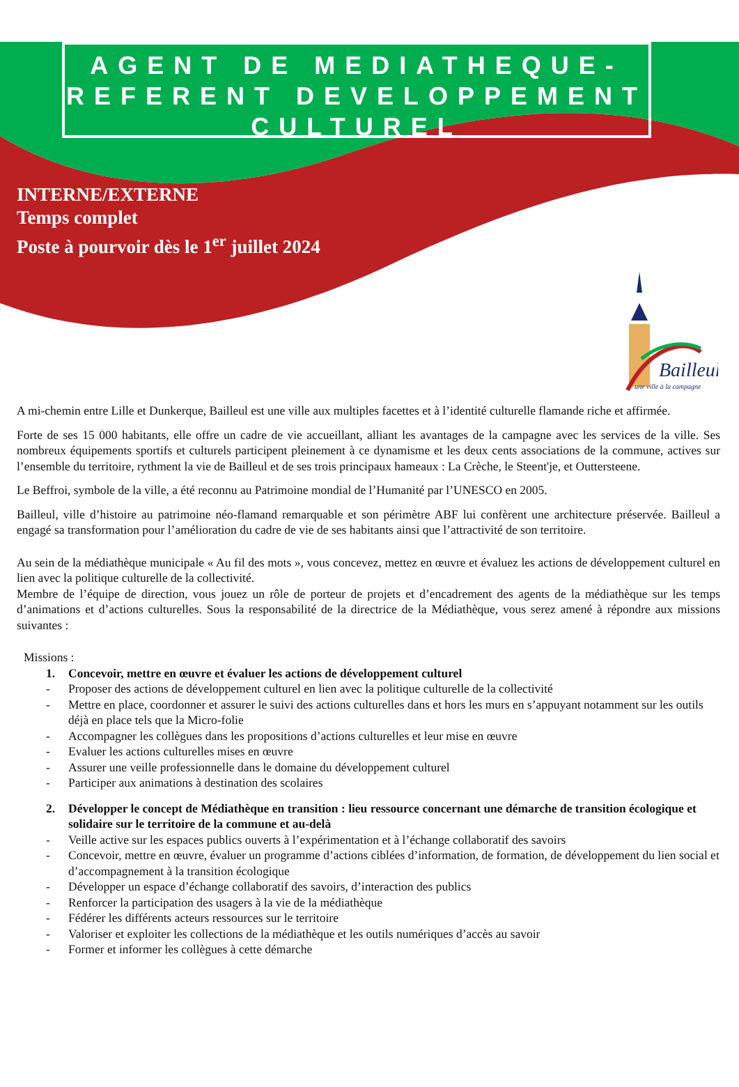AGENT DE MEDIATHEQUE-
REFERENT DEVELOPPEMENT
CULTUREL
INTERNE/EXTERNE
Temps complet
Poste à pourvoir dès le 1<sup>er</sup> juillet 2024
Bailleul
une ville à la campagne
A mi-chemin entre Lille et Dunkerque, Bailleul est une ville aux multiples facettes et à l’identité culturelle flamande riche et affirmée.
Forte de ses 15 000 habitants, elle offre un cadre de vie accueillant, alliant les avantages de la campagne avec les services de la ville. Ses nombreux équipements sportifs et culturels participent pleinement à ce dynamisme et les deux cents associations de la commune, actives sur l’ensemble du territoire, rythment la vie de Bailleul et de ses trois principaux hameaux : La Crèche, le Steent'je, et Outtersteene.
Le Beffroi, symbole de la ville, a été reconnu au Patrimoine mondial de l’Humanité par l’UNESCO en 2005.
Bailleul, ville d’histoire au patrimoine néo-flamand remarquable et son périmètre ABF lui confèrent une architecture préservée. Bailleul a engagé sa transformation pour l’amélioration du cadre de vie de ses habitants ainsi que l’attractivité de son territoire.
Au sein de la médiathèque municipale « Au fil des mots », vous concevez, mettez en œuvre et évaluez les actions de développement culturel en lien avec la politique culturelle de la collectivité.
Membre de l’équipe de direction, vous jouez un rôle de porteur de projets et d’encadrement des agents de la médiathèque sur les temps d’animations et d’actions culturelles. Sous la responsabilité de la directrice de la Médiathèque, vous serez amené à répondre aux missions suivantes :
Missions :
1. Concevoir, mettre en œuvre et évaluer les actions de développement culturel
- Proposer des actions de développement culturel en lien avec la politique culturelle de la collectivité
- Mettre en place, coordonner et assurer le suivi des actions culturelles dans et hors les murs en s’appuyant notamment sur les outils déjà en place tels que la Micro-folie
- Accompagner les collègues dans les propositions d’actions culturelles et leur mise en œuvre
- Evaluer les actions culturelles mises en œuvre
- Assurer une veille professionnelle dans le domaine du développement culturel
- Participer aux animations à destination des scolaires
2. Développer le concept de Médiathèque en transition : lieu ressource concernant une démarche de transition écologique et solidaire sur le territoire de la commune et au-delà
- Veille active sur les espaces publics ouverts à l’expérimentation et à l’échange collaboratif des savoirs
- Concevoir, mettre en œuvre, évaluer un programme d’actions ciblées d’information, de formation, de développement du lien social et d’accompagnement à la transition écologique
- Développer un espace d’échange collaboratif des savoirs, d’interaction des publics
- Renforcer la participation des usagers à la vie de la médiathèque
- Fédérer les différents acteurs ressources sur le territoire
- Valoriser et exploiter les collections de la médiathèque et les outils numériques d’accès au savoir
- Former et informer les collègues à cette démarche